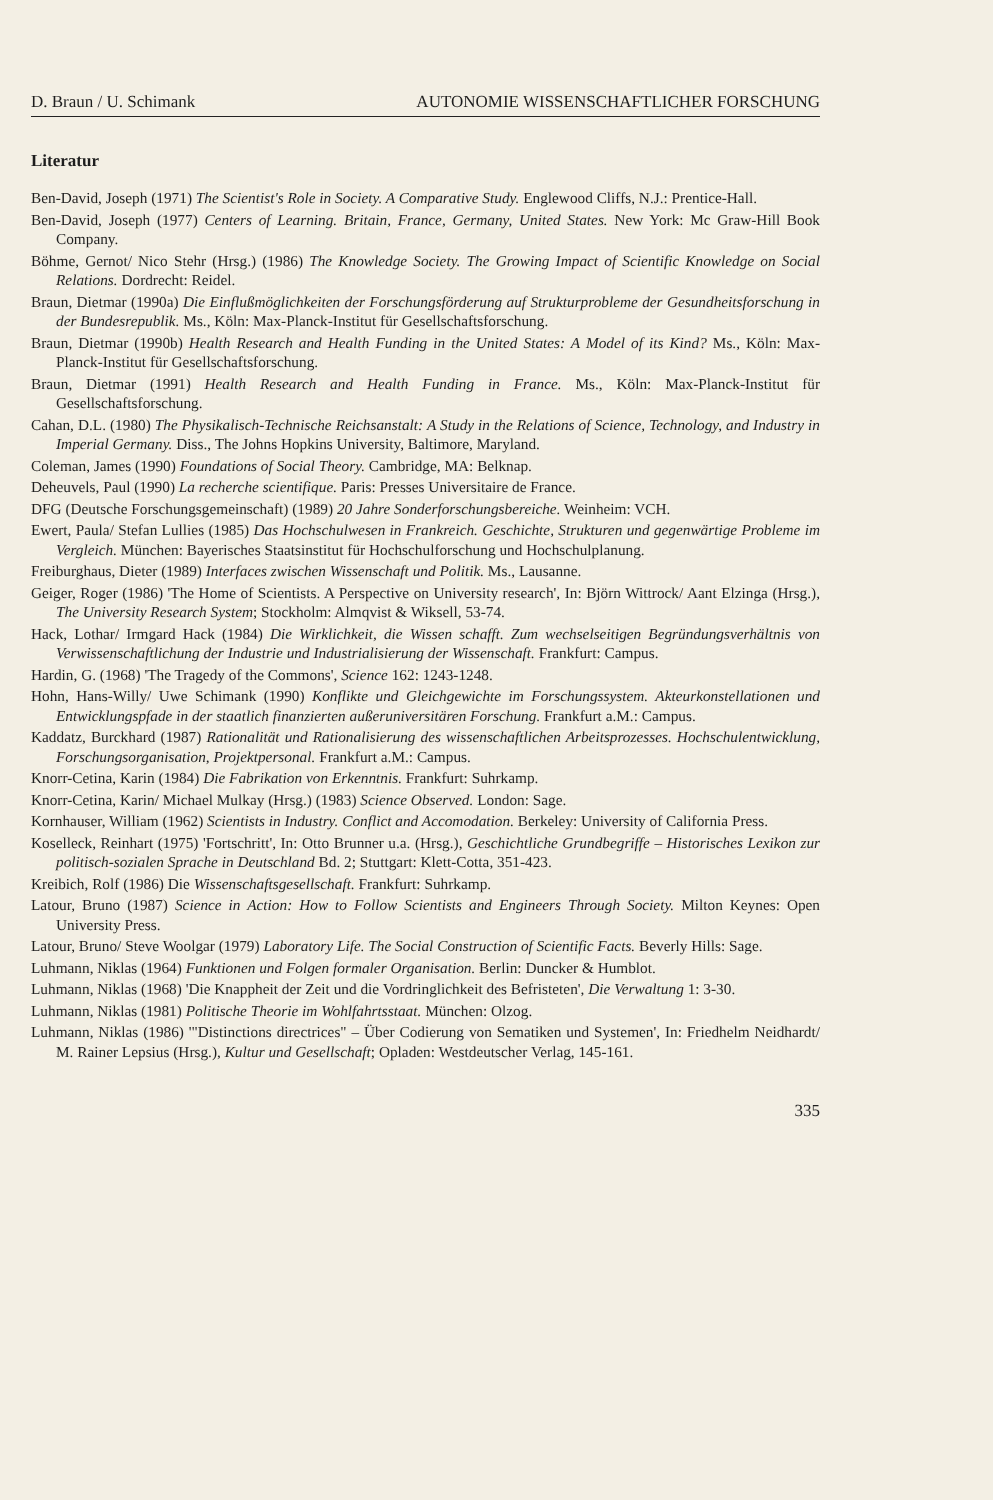D. Braun / U. Schimank AUTONOMIE WISSENSCHAFTLICHER FORSCHUNG
Literatur
Ben-David, Joseph (1971) The Scientist's Role in Society. A Comparative Study. Englewood Cliffs, N.J.: Prentice-Hall.
Ben-David, Joseph (1977) Centers of Learning. Britain, France, Germany, United States. New York: Mc Graw-Hill Book Company.
Böhme, Gernot/ Nico Stehr (Hrsg.) (1986) The Knowledge Society. The Growing Impact of Scientific Knowledge on Social Relations. Dordrecht: Reidel.
Braun, Dietmar (1990a) Die Einflußmöglichkeiten der Forschungsförderung auf Strukturprobleme der Gesundheitsforschung in der Bundesrepublik. Ms., Köln: Max-Planck-Institut für Gesellschaftsforschung.
Braun, Dietmar (1990b) Health Research and Health Funding in the United States: A Model of its Kind? Ms., Köln: Max-Planck-Institut für Gesellschaftsforschung.
Braun, Dietmar (1991) Health Research and Health Funding in France. Ms., Köln: Max-Planck-Institut für Gesellschaftsforschung.
Cahan, D.L. (1980) The Physikalisch-Technische Reichsanstalt: A Study in the Relations of Science, Technology, and Industry in Imperial Germany. Diss., The Johns Hopkins University, Baltimore, Maryland.
Coleman, James (1990) Foundations of Social Theory. Cambridge, MA: Belknap.
Deheuvels, Paul (1990) La recherche scientifique. Paris: Presses Universitaire de France.
DFG (Deutsche Forschungsgemeinschaft) (1989) 20 Jahre Sonderforschungsbereiche. Weinheim: VCH.
Ewert, Paula/ Stefan Lullies (1985) Das Hochschulwesen in Frankreich. Geschichte, Strukturen und gegenwärtige Probleme im Vergleich. München: Bayerisches Staatsinstitut für Hochschulforschung und Hochschulplanung.
Freiburghaus, Dieter (1989) Interfaces zwischen Wissenschaft und Politik. Ms., Lausanne.
Geiger, Roger (1986) 'The Home of Scientists. A Perspective on University research', In: Björn Wittrock/ Aant Elzinga (Hrsg.), The University Research System; Stockholm: Almqvist & Wiksell, 53-74.
Hack, Lothar/ Irmgard Hack (1984) Die Wirklichkeit, die Wissen schafft. Zum wechselseitigen Begründungsverhältnis von Verwissenschaftlichung der Industrie und Industrialisierung der Wissenschaft. Frankfurt: Campus.
Hardin, G. (1968) 'The Tragedy of the Commons', Science 162: 1243-1248.
Hohn, Hans-Willy/ Uwe Schimank (1990) Konflikte und Gleichgewichte im Forschungssystem. Akteurkonstellationen und Entwicklungspfade in der staatlich finanzierten außeruniversitären Forschung. Frankfurt a.M.: Campus.
Kaddatz, Burckhard (1987) Rationalität und Rationalisierung des wissenschaftlichen Arbeitsprozesses. Hochschulentwicklung, Forschungsorganisation, Projektpersonal. Frankfurt a.M.: Campus.
Knorr-Cetina, Karin (1984) Die Fabrikation von Erkenntnis. Frankfurt: Suhrkamp.
Knorr-Cetina, Karin/ Michael Mulkay (Hrsg.) (1983) Science Observed. London: Sage.
Kornhauser, William (1962) Scientists in Industry. Conflict and Accomodation. Berkeley: University of California Press.
Koselleck, Reinhart (1975) 'Fortschritt', In: Otto Brunner u.a. (Hrsg.), Geschichtliche Grundbegriffe – Historisches Lexikon zur politisch-sozialen Sprache in Deutschland Bd. 2; Stuttgart: Klett-Cotta, 351-423.
Kreibich, Rolf (1986) Die Wissenschaftsgesellschaft. Frankfurt: Suhrkamp.
Latour, Bruno (1987) Science in Action: How to Follow Scientists and Engineers Through Society. Milton Keynes: Open University Press.
Latour, Bruno/ Steve Woolgar (1979) Laboratory Life. The Social Construction of Scientific Facts. Beverly Hills: Sage.
Luhmann, Niklas (1964) Funktionen und Folgen formaler Organisation. Berlin: Duncker & Humblot.
Luhmann, Niklas (1968) 'Die Knappheit der Zeit und die Vordringlichkeit des Befristeten', Die Verwaltung 1: 3-30.
Luhmann, Niklas (1981) Politische Theorie im Wohlfahrtsstaat. München: Olzog.
Luhmann, Niklas (1986) '"Distinctions directrices" – Über Codierung von Sematiken und Systemen', In: Friedhelm Neidhardt/ M. Rainer Lepsius (Hrsg.), Kultur und Gesellschaft; Opladen: Westdeutscher Verlag, 145-161.
335